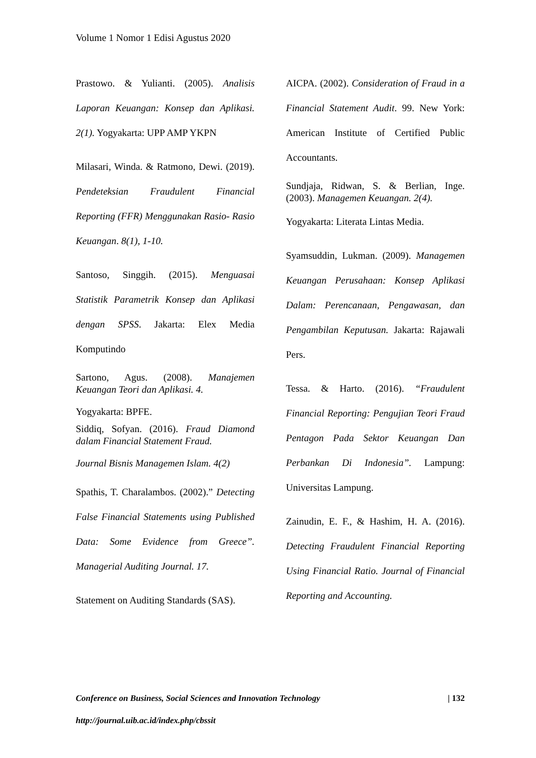Volume 1 Nomor 1 Edisi Agustus 2020
Prastowo. & Yulianti. (2005). Analisis Laporan Keuangan: Konsep dan Aplikasi. 2(1). Yogyakarta: UPP AMP YKPN
Milasari, Winda. & Ratmono, Dewi. (2019). Pendeteksian Fraudulent Financial Reporting (FFR) Menggunakan Rasio- Rasio Keuangan. 8(1), 1-10.
Santoso, Singgih. (2015). Menguasai Statistik Parametrik Konsep dan Aplikasi dengan SPSS. Jakarta: Elex Media Komputindo
Sartono, Agus. (2008). Manajemen Keuangan Teori dan Aplikasi. 4.
Yogyakarta: BPFE.
Siddiq, Sofyan. (2016). Fraud Diamond dalam Financial Statement Fraud.
Journal Bisnis Managemen Islam. 4(2)
Spathis, T. Charalambos. (2002).” Detecting False Financial Statements using Published Data: Some Evidence from Greece”. Managerial Auditing Journal. 17.
Statement on Auditing Standards (SAS).
AICPA. (2002). Consideration of Fraud in a Financial Statement Audit. 99. New York: American Institute of Certified Public Accountants.
Sundjaja, Ridwan, S. & Berlian, Inge. (2003). Managemen Keuangan. 2(4).
Yogyakarta: Literata Lintas Media.
Syamsuddin, Lukman. (2009). Managemen Keuangan Perusahaan: Konsep Aplikasi Dalam: Perencanaan, Pengawasan, dan Pengambilan Keputusan. Jakarta: Rajawali Pers.
Tessa. & Harto. (2016). “Fraudulent Financial Reporting: Pengujian Teori Fraud Pentagon Pada Sektor Keuangan Dan Perbankan Di Indonesia”. Lampung: Universitas Lampung.
Zainudin, E. F., & Hashim, H. A. (2016). Detecting Fraudulent Financial Reporting Using Financial Ratio. Journal of Financial Reporting and Accounting.
Conference on Business, Social Sciences and Innovation Technology | 132
http://journal.uib.ac.id/index.php/cbssit